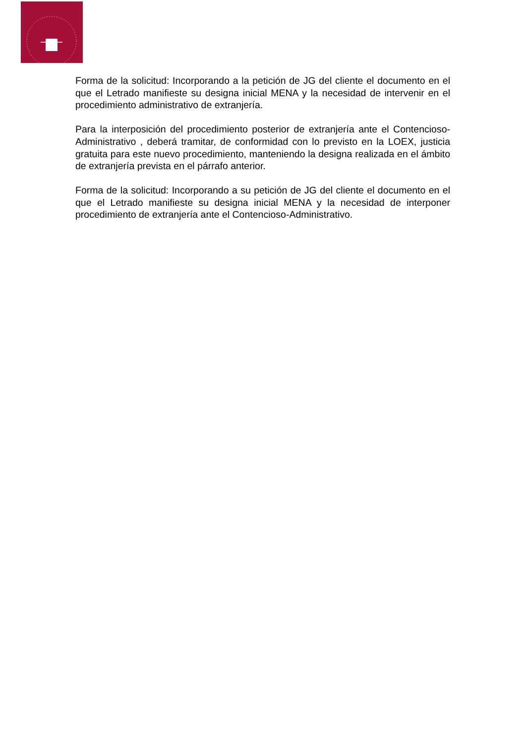Forma de la solicitud: Incorporando a la petición de JG del cliente el documento en el que el Letrado manifieste su designa inicial MENA y la necesidad de intervenir en el procedimiento administrativo de extranjería.
Para la interposición del procedimiento posterior de extranjería ante el Contencioso-Administrativo , deberá tramitar, de conformidad con lo previsto en la LOEX, justicia gratuita para este nuevo procedimiento, manteniendo la designa realizada en el ámbito de extranjería prevista en el párrafo anterior.
Forma de la solicitud: Incorporando a su petición de JG del cliente el documento en el que el Letrado manifieste su designa inicial MENA y la necesidad de interponer procedimiento de extranjería ante el Contencioso-Administrativo.